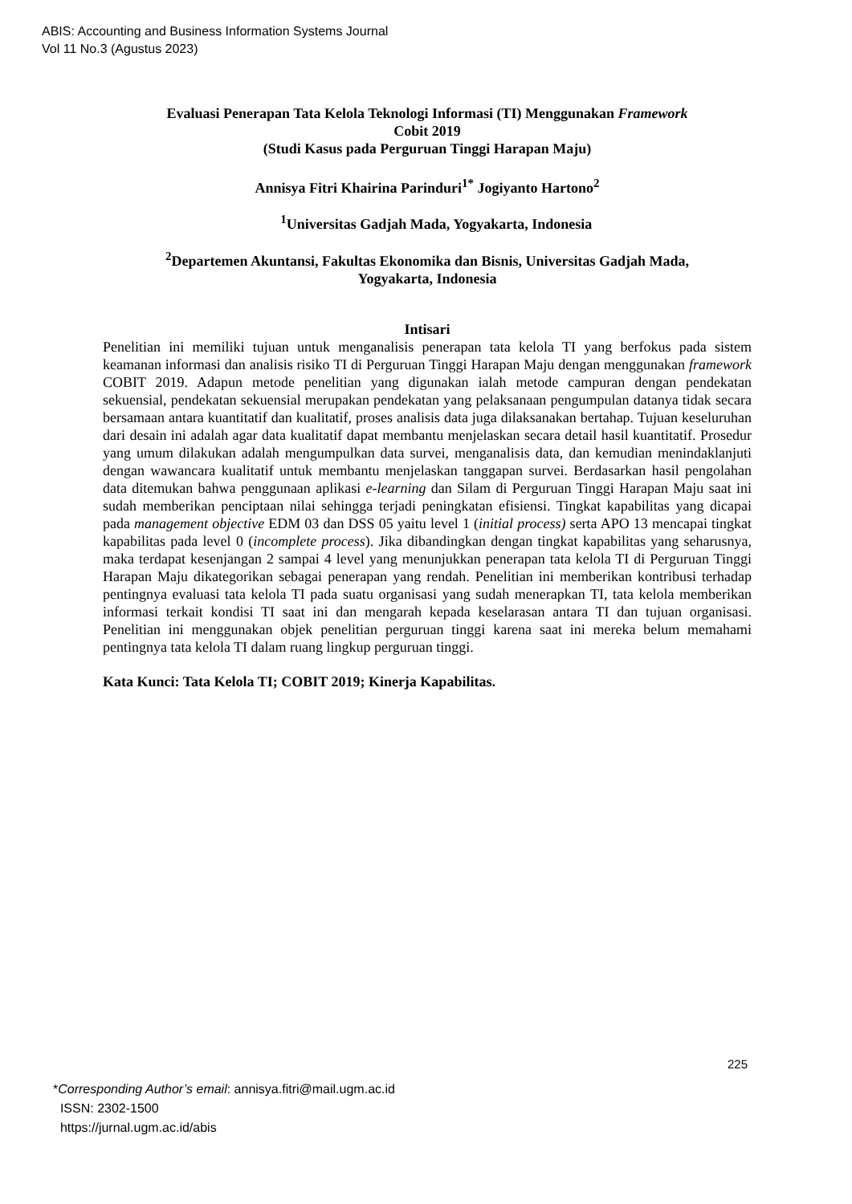ABIS: Accounting and Business Information Systems Journal
Vol 11 No.3 (Agustus 2023)
Evaluasi Penerapan Tata Kelola Teknologi Informasi (TI) Menggunakan Framework
Cobit 2019
(Studi Kasus pada Perguruan Tinggi Harapan Maju)
Annisya Fitri Khairina Parinduri<sup>1*</sup> Jogiyanto Hartono<sup>2</sup>
<sup>1</sup> Universitas Gadjah Mada, Yogyakarta, Indonesia
<sup>2</sup> Departemen Akuntansi, Fakultas Ekonomika dan Bisnis, Universitas Gadjah Mada,
Yogyakarta, Indonesia
Intisari
Penelitian ini memiliki tujuan untuk menganalisis penerapan tata kelola TI yang berfokus pada sistem keamanan informasi dan analisis risiko TI di Perguruan Tinggi Harapan Maju dengan menggunakan framework COBIT 2019. Adapun metode penelitian yang digunakan ialah metode campuran dengan pendekatan sekuensial, pendekatan sekuensial merupakan pendekatan yang pelaksanaan pengumpulan datanya tidak secara bersamaan antara kuantitatif dan kualitatif, proses analisis data juga dilaksanakan bertahap. Tujuan keseluruhan dari desain ini adalah agar data kualitatif dapat membantu menjelaskan secara detail hasil kuantitatif. Prosedur yang umum dilakukan adalah mengumpulkan data survei, menganalisis data, dan kemudian menindaklanjuti dengan wawancara kualitatif untuk membantu menjelaskan tanggapan survei. Berdasarkan hasil pengolahan data ditemukan bahwa penggunaan aplikasi e-learning dan Silam di Perguruan Tinggi Harapan Maju saat ini sudah memberikan penciptaan nilai sehingga terjadi peningkatan efisiensi. Tingkat kapabilitas yang dicapai pada management objective EDM 03 dan DSS 05 yaitu level 1 (initial process) serta APO 13 mencapai tingkat kapabilitas pada level 0 (incomplete process). Jika dibandingkan dengan tingkat kapabilitas yang seharusnya, maka terdapat kesenjangan 2 sampai 4 level yang menunjukkan penerapan tata kelola TI di Perguruan Tinggi Harapan Maju dikategorikan sebagai penerapan yang rendah. Penelitian ini memberikan kontribusi terhadap pentingnya evaluasi tata kelola TI pada suatu organisasi yang sudah menerapkan TI, tata kelola memberikan informasi terkait kondisi TI saat ini dan mengarah kepada keselarasan antara TI dan tujuan organisasi. Penelitian ini menggunakan objek penelitian perguruan tinggi karena saat ini mereka belum memahami pentingnya tata kelola TI dalam ruang lingkup perguruan tinggi.
Kata Kunci: Tata Kelola TI; COBIT 2019; Kinerja Kapabilitas.
225
*Corresponding Author’s email: annisya.fitri@mail.ugm.ac.id
ISSN: 2302-1500
https://jurnal.ugm.ac.id/abis